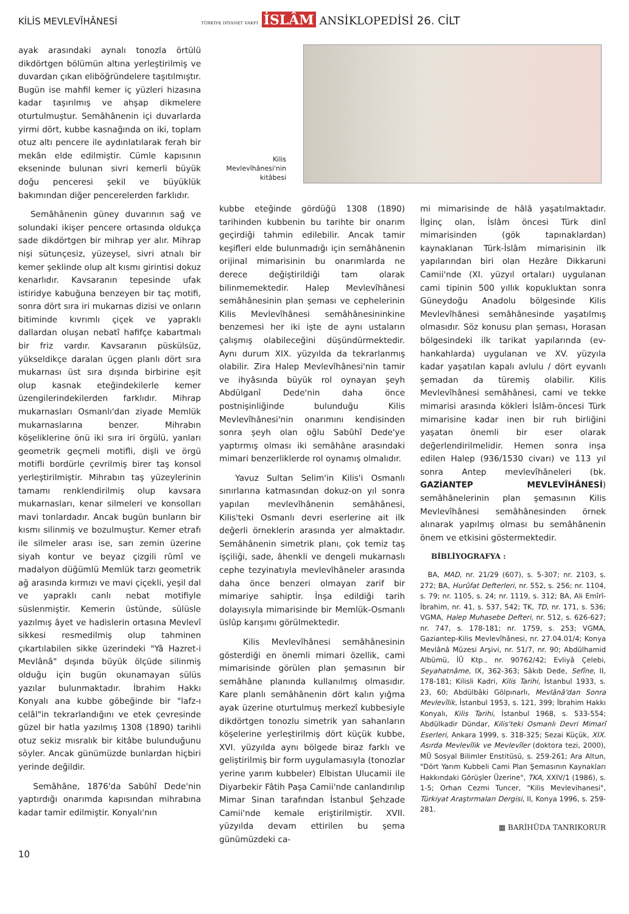KİLİS MEVLEVÎHÂNESİ TÜRKİYE DİYANET VAKFI İSLÂM ANSİKLOPEDİSİ 26. CİLT
ayak arasındaki aynalı tonozla örtülü dikdörtgen bölümün altına yerleştirilmiş ve duvardan çıkan eliböğründelere taşıtılmıştır. Bugün ise mahfil kemer iç yüzleri hizasına kadar taşırılmış ve ahşap dikmelere oturtulmuştur. Semâhânenin içi duvarlarda yirmi dört, kubbe kasnağında on iki, toplam otuz altı pencere ile aydınlatılarak ferah bir mekân elde edilmiştir. Cümle kapısının ekseninde bulunan sivri kemerli büyük doğu penceresi şekil ve büyüklük bakımından diğer pencerelerden farklıdır.
Semâhânenin güney duvarının sağ ve solundaki ikişer pencere ortasında oldukça sade dikdörtgen bir mihrap yer alır. Mihrap nişi sütunçesiz, yüzeysel, sivri atnalı bir kemer şeklinde olup alt kısmı girintisi dokuz kenarlıdır. Kavsaranın tepesinde ufak istiridye kabuğuna benzeyen bir taç motifi, sonra dört sıra iri mukarnas dizisi ve onların bitiminde kıvrımlı çiçek ve yapraklı dallardan oluşan nebatî hafifçe kabartmalı bir friz vardır. Kavsaranın püskülsüz, yükseldikçe daralan üçgen planlı dört sıra mukarnası üst sıra dışında birbirine eşit olup kasnak eteğindekilerle kemer üzengilerindekilerden farklıdır. Mihrap mukarnasları Osmanlı'dan ziyade Memlük mukarnaslarına benzer. Mihrabın köşeliklerine önü iki sıra iri örgülü, yanları geometrik geçmeli motifli, dişli ve örgü motifli bordürle çevrilmiş birer taş konsol yerleştirilmiştir. Mihrabın taş yüzeylerinin tamamı renklendirilmiş olup kavsara mukarnasları, kenar silmeleri ve konsolları mavi tonlardadır. Ancak bugün bunların bir kısmı silinmiş ve bozulmuştur. Kemer etrafı ile silmeler arası ise, sarı zemin üzerine siyah kontur ve beyaz çizgili rûmî ve madalyon düğümlü Memlük tarzı geometrik ağ arasında kırmızı ve mavi çiçekli, yeşil dal ve yapraklı canlı nebat motifiyle süslenmiştir. Kemerin üstünde, sülüsle yazılmış âyet ve hadislerin ortasına Mevlevî sikkesi resmedilmiş olup tahminen çıkartılabilen sikke üzerindeki "Yâ Hazret-i Mevlânâ" dışında büyük ölçüde silinmiş olduğu için bugün okunamayan sülüs yazılar bulunmaktadır. İbrahim Hakkı Konyalı ana kubbe göbeğinde bir "lafz-ı celâl"in tekrarlandığını ve etek çevresinde güzel bir hatla yazılmış 1308 (1890) tarihli otuz sekiz mısralık bir kitâbe bulunduğunu söyler. Ancak günümüzde bunlardan hiçbiri yerinde değildir.
Semâhâne, 1876'da Sabûhî Dede'nin yaptırdığı onarımda kapısından mihrabına kadar tamir edilmiştir. Konyalı'nın
Kilis Mevlevîhânesi'nin kitâbesi
kubbe eteğinde gördüğü 1308 (1890) tarihinden kubbenin bu tarihte bir onarım geçirdiği tahmin edilebilir. Ancak tamir keşifleri elde bulunmadığı için semâhânenin orijinal mimarisinin bu onarımlarda ne derece değiştirildiği tam olarak bilinmemektedir. Halep Mevlevîhânesi semâhânesinin plan şeması ve cephelerinin Kilis Mevlevîhânesi semâhânesininkine benzemesi her iki işte de aynı ustaların çalışmış olabileceğini düşündürmektedir. Aynı durum XIX. yüzyılda da tekrarlanmış olabilir. Zira Halep Mevlevîhânesi'nin tamir ve ihyâsında büyük rol oynayan şeyh Abdülganî Dede'nin daha önce postnişinliğinde bulunduğu Kilis Mevlevîhânesi'nin onarımını kendisinden sonra şeyh olan oğlu Sabûhî Dede'ye yaptırmış olması iki semâhâne arasındaki mimari benzerliklerde rol oynamış olmalıdır.
Yavuz Sultan Selim'in Kilis'i Osmanlı sınırlarına katmasından dokuz-on yıl sonra yapılan mevlevîhânenin semâhânesi, Kilis'teki Osmanlı devri eserlerine ait ilk değerli örneklerin arasında yer almaktadır. Semâhânenin simetrik planı, çok temiz taş işçiliği, sade, âhenkli ve dengeli mukarnaslı cephe tezyinatıyla mevlevîhâneler arasında daha önce benzeri olmayan zarif bir mimariye sahiptir. İnşa edildiği tarih dolayısıyla mimarisinde bir Memlük-Osmanlı üslûp karışımı görülmektedir.
Kilis Mevlevîhânesi semâhânesinin gösterdiği en önemli mimari özellik, cami mimarisinde görülen plan şemasının bir semâhâne planında kullanılmış olmasıdır. Kare planlı semâhânenin dört kalın yığma ayak üzerine oturtulmuş merkezî kubbesiyle dikdörtgen tonozlu simetrik yan sahanların köşelerine yerleştirilmiş dört küçük kubbe, XVI. yüzyılda aynı bölgede biraz farklı ve geliştirilmiş bir form uygulamasıyla (tonozlar yerine yarım kubbeler) Elbistan Ulucamii ile Diyarbekir Fâtih Paşa Camii'nde canlandırılıp Mimar Sinan tarafından İstanbul Şehzade Camii'nde kemale eriştirilmiştir. XVII. yüzyılda devam ettirilen bu şema günümüzdeki ca-
mi mimarisinde de hâlâ yaşatılmaktadır. İlginç olan, İslâm öncesi Türk dinî mimarisinden (gök tapınaklardan) kaynaklanan Türk-İslâm mimarisinin ilk yapılarından biri olan Hezâre Dikkaruni Camii'nde (XI. yüzyıl ortaları) uygulanan cami tipinin 500 yıllık kopukluktan sonra Güneydoğu Anadolu bölgesinde Kilis Mevlevîhânesi semâhânesinde yaşatılmış olmasıdır. Söz konusu plan şeması, Horasan bölgesindeki ilk tarikat yapılarında (ev-hankahlarda) uygulanan ve XV. yüzyıla kadar yaşatılan kapalı avlulu / dört eyvanlı şemadan da türemiş olabilir. Kilis Mevlevîhânesi semâhânesi, cami ve tekke mimarisi arasında kökleri İslâm-öncesi Türk mimarisine kadar inen bir ruh birliğini yaşatan önemli bir eser olarak değerlendirilmelidir. Hemen sonra inşa edilen Halep (936/1530 civarı) ve 113 yıl sonra Antep mevlevîhâneleri (bk. GAZİANTEP MEVLEVÎHÂNESİ) semâhânelerinin plan şemasının Kilis Mevlevîhânesi semâhânesinden örnek alınarak yapılmış olması bu semâhânenin önem ve etkisini göstermektedir.
BİBLİYOGRAFYA :
BA, MAD, nr. 21/29 (607), s. 5-307; nr. 2103, s. 272; BA, Hurûfat Defterleri, nr. 552, s. 256; nr. 1104, s. 79; nr. 1105, s. 24; nr. 1119, s. 312; BA, Ali Emîrî-İbrahim, nr. 41, s. 537, 542; TK, TD, nr. 171, s. 536; VGMA, Halep Muhasebe Defteri, nr. 512, s. 626-627; nr. 747, s. 178-181; nr. 1759, s. 253; VGMA, Gaziantep-Kilis Mevlevîhânesi, nr. 27.04.01/4; Konya Mevlânâ Müzesi Arşivi, nr. 51/7, nr. 90; Abdülhamid Albümü, İÜ Ktp., nr. 90762/42; Evliyâ Çelebi, Seyahatnâme, IX, 362-363; Sâkıb Dede, Sefîne, II, 178-181; Kilisli Kadri, Kilis Tarihi, İstanbul 1933, s. 23, 60; Abdülbâki Gölpınarlı, Mevlânâ'dan Sonra Mevlevîlik, İstanbul 1953, s. 121, 399; İbrahim Hakkı Konyalı, Kilis Tarihi, İstanbul 1968, s. 533-554; Abdülkadir Dündar, Kilis'teki Osmanlı Devri Mimarî Eserleri, Ankara 1999, s. 318-325; Sezai Küçük, XIX. Asırda Mevlevîlik ve Mevlevîler (doktora tezi, 2000), MÜ Sosyal Bilimler Enstitüsü, s. 259-261; Ara Altun, "Dört Yarım Kubbeli Cami Plan Şemasının Kaynakları Hakkındaki Görüşler Üzerine", TKA, XXIV/1 (1986), s. 1-5; Orhan Cezmi Tuncer, "Kilis Mevlevihanesi", Türkiyat Araştırmaları Dergisi, II, Konya 1996, s. 259-281.
▦ BARİHÜDA TANRIKORUR
10